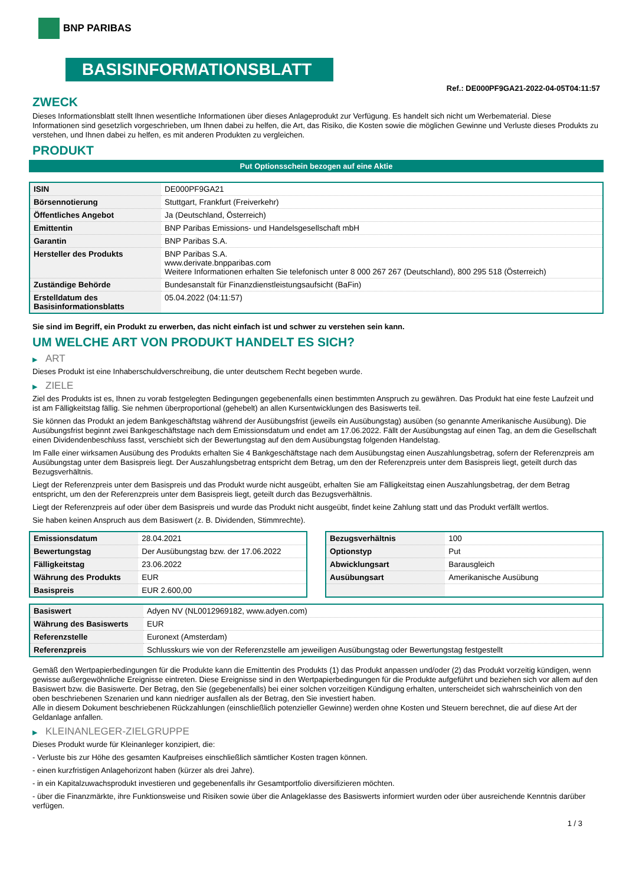BNP PARIBAS
BASISINFORMATIONSBLATT
Ref.: DE000PF9GA21-2022-04-05T04:11:57
ZWECK
Dieses Informationsblatt stellt Ihnen wesentliche Informationen über dieses Anlageprodukt zur Verfügung. Es handelt sich nicht um Werbematerial. Diese Informationen sind gesetzlich vorgeschrieben, um Ihnen dabei zu helfen, die Art, das Risiko, die Kosten sowie die möglichen Gewinne und Verluste dieses Produkts zu verstehen, und Ihnen dabei zu helfen, es mit anderen Produkten zu vergleichen.
PRODUKT
Put Optionsschein bezogen auf eine Aktie
| ISIN | DE000PF9GA21 |
| Börsennotierung | Stuttgart, Frankfurt (Freiverkehr) |
| Öffentliches Angebot | Ja (Deutschland, Österreich) |
| Emittentin | BNP Paribas Emissions- und Handelsgesellschaft mbH |
| Garantin | BNP Paribas S.A. |
| Hersteller des Produkts | BNP Paribas S.A. www.derivate.bnpparibas.com Weitere Informationen erhalten Sie telefonisch unter 8 000 267 267 (Deutschland), 800 295 518 (Österreich) |
| Zuständige Behörde | Bundesanstalt für Finanzdienstleistungsaufsicht (BaFin) |
| Erstelldatum des Basisinformationsblatts | 05.04.2022 (04:11:57) |
Sie sind im Begriff, ein Produkt zu erwerben, das nicht einfach ist und schwer zu verstehen sein kann.
UM WELCHE ART VON PRODUKT HANDELT ES SICH?
▶ ART
Dieses Produkt ist eine Inhaberschuldverschreibung, die unter deutschem Recht begeben wurde.
▶ ZIELE
Ziel des Produkts ist es, Ihnen zu vorab festgelegten Bedingungen gegebenenfalls einen bestimmten Anspruch zu gewähren. Das Produkt hat eine feste Laufzeit und ist am Fälligkeitstag fällig. Sie nehmen überproportional (gehebelt) an allen Kursentwicklungen des Basiswerts teil.
Sie können das Produkt an jedem Bankgeschäftstag während der Ausübungsfrist (jeweils ein Ausübungstag) ausüben (so genannte Amerikanische Ausübung). Die Ausübungsfrist beginnt zwei Bankgeschäftstage nach dem Emissionsdatum und endet am 17.06.2022. Fällt der Ausübungstag auf einen Tag, an dem die Gesellschaft einen Dividendenbeschluss fasst, verschiebt sich der Bewertungstag auf den dem Ausübungstag folgenden Handelstag.
Im Falle einer wirksamen Ausübung des Produkts erhalten Sie 4 Bankgeschäftstage nach dem Ausübungstag einen Auszahlungsbetrag, sofern der Referenzpreis am Ausübungstag unter dem Basispreis liegt. Der Auszahlungsbetrag entspricht dem Betrag, um den der Referenzpreis unter dem Basispreis liegt, geteilt durch das Bezugsverhältnis.
Liegt der Referenzpreis unter dem Basispreis und das Produkt wurde nicht ausgeübt, erhalten Sie am Fälligkeitstag einen Auszahlungsbetrag, der dem Betrag entspricht, um den der Referenzpreis unter dem Basispreis liegt, geteilt durch das Bezugsverhältnis.
Liegt der Referenzpreis auf oder über dem Basispreis und wurde das Produkt nicht ausgeübt, findet keine Zahlung statt und das Produkt verfällt wertlos.
Sie haben keinen Anspruch aus dem Basiswert (z. B. Dividenden, Stimmrechte).
| Emissionsdatum | 28.04.2021 |
| Bewertungstag | Der Ausübungstag bzw. der 17.06.2022 |
| Fälligkeitstag | 23.06.2022 |
| Währung des Produkts | EUR |
| Basispreis | EUR 2.600,00 |
| Bezugsverhältnis | 100 |
| Optionstyp | Put |
| Abwicklungsart | Barausgleich |
| Ausübungsart | Amerikanische Ausübung |
| Basiswert | Adyen NV (NL0012969182, www.adyen.com) |
| Währung des Basiswerts | EUR |
| Referenzstelle | Euronext (Amsterdam) |
| Referenzpreis | Schlusskurs wie von der Referenzstelle am jeweiligen Ausübungstag oder Bewertungstag festgestellt |
Gemäß den Wertpapierbedingungen für die Produkte kann die Emittentin des Produkts (1) das Produkt anpassen und/oder (2) das Produkt vorzeitig kündigen, wenn gewisse außergewöhnliche Ereignisse eintreten. Diese Ereignisse sind in den Wertpapierbedingungen für die Produkte aufgeführt und beziehen sich vor allem auf den Basiswert bzw. die Basiswerte. Der Betrag, den Sie (gegebenenfalls) bei einer solchen vorzeitigen Kündigung erhalten, unterscheidet sich wahrscheinlich von den oben beschriebenen Szenarien und kann niedriger ausfallen als der Betrag, den Sie investiert haben.
Alle in diesem Dokument beschriebenen Rückzahlungen (einschließlich potenzieller Gewinne) werden ohne Kosten und Steuern berechnet, die auf diese Art der Geldanlage anfallen.
▶ KLEINANLEGER-ZIELGRUPPE
Dieses Produkt wurde für Kleinanleger konzipiert, die:
- Verluste bis zur Höhe des gesamten Kaufpreises einschließlich sämtlicher Kosten tragen können.
- einen kurzfristigen Anlagehorizont haben (kürzer als drei Jahre).
- in ein Kapitalzuwachsprodukt investieren und gegebenenfalls ihr Gesamtportfolio diversifizieren möchten.
- über die Finanzmärkte, ihre Funktionsweise und Risiken sowie über die Anlageklasse des Basiswerts informiert wurden oder über ausreichende Kenntnis darüber verfügen.
1 / 3